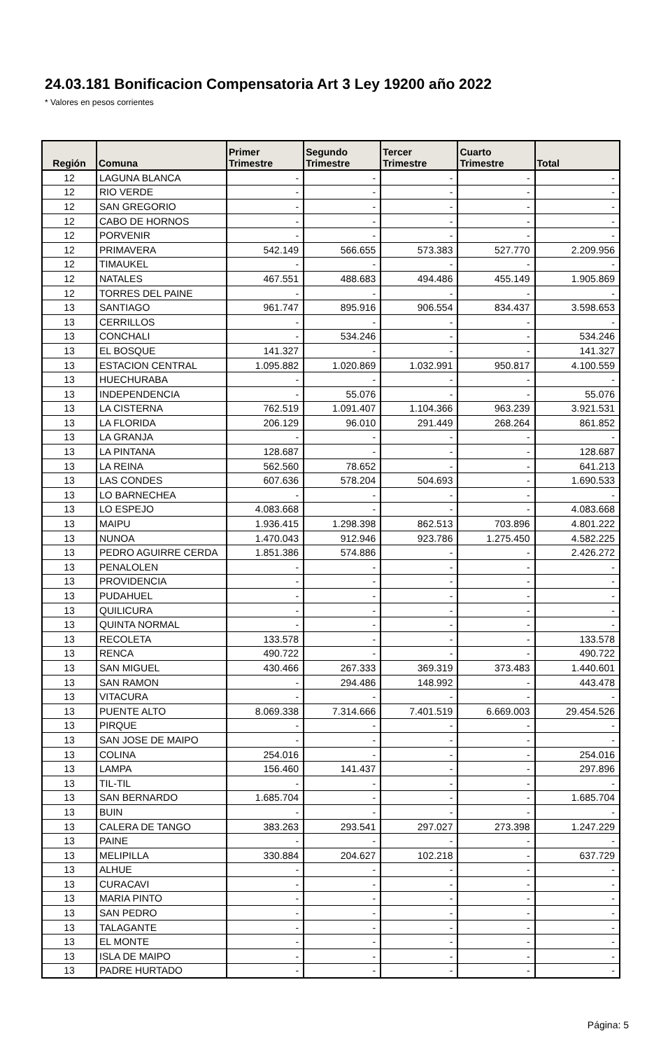24.03.181 Bonificacion Compensatoria Art 3 Ley 19200 año 2022
* Valores en pesos corrientes
| Región | Comuna | Primer Trimestre | Segundo Trimestre | Tercer Trimestre | Cuarto Trimestre | Total |
| --- | --- | --- | --- | --- | --- | --- |
| 12 | LAGUNA BLANCA | - | - | - | - | - |
| 12 | RIO VERDE | - | - | - | - | - |
| 12 | SAN GREGORIO | - | - | - | - | - |
| 12 | CABO DE HORNOS | - | - | - | - | - |
| 12 | PORVENIR | - | - | - | - | - |
| 12 | PRIMAVERA | 542.149 | 566.655 | 573.383 | 527.770 | 2.209.956 |
| 12 | TIMAUKEL | - | - | - | - | - |
| 12 | NATALES | 467.551 | 488.683 | 494.486 | 455.149 | 1.905.869 |
| 12 | TORRES DEL PAINE | - | - | - | - | - |
| 13 | SANTIAGO | 961.747 | 895.916 | 906.554 | 834.437 | 3.598.653 |
| 13 | CERRILLOS | - | - | - | - | - |
| 13 | CONCHALI | - | 534.246 | - | - | 534.246 |
| 13 | EL BOSQUE | 141.327 | - | - | - | 141.327 |
| 13 | ESTACION CENTRAL | 1.095.882 | 1.020.869 | 1.032.991 | 950.817 | 4.100.559 |
| 13 | HUECHURABA | - | - | - | - | - |
| 13 | INDEPENDENCIA | - | 55.076 | - | - | 55.076 |
| 13 | LA CISTERNA | 762.519 | 1.091.407 | 1.104.366 | 963.239 | 3.921.531 |
| 13 | LA FLORIDA | 206.129 | 96.010 | 291.449 | 268.264 | 861.852 |
| 13 | LA GRANJA | - | - | - | - | - |
| 13 | LA PINTANA | 128.687 | - | - | - | 128.687 |
| 13 | LA REINA | 562.560 | 78.652 | - | - | 641.213 |
| 13 | LAS CONDES | 607.636 | 578.204 | 504.693 | - | 1.690.533 |
| 13 | LO BARNECHEA | - | - | - | - | - |
| 13 | LO ESPEJO | 4.083.668 | - | - | - | 4.083.668 |
| 13 | MAIPU | 1.936.415 | 1.298.398 | 862.513 | 703.896 | 4.801.222 |
| 13 | NUNOA | 1.470.043 | 912.946 | 923.786 | 1.275.450 | 4.582.225 |
| 13 | PEDRO AGUIRRE CERDA | 1.851.386 | 574.886 | - | - | 2.426.272 |
| 13 | PENALOLEN | - | - | - | - | - |
| 13 | PROVIDENCIA | - | - | - | - | - |
| 13 | PUDAHUEL | - | - | - | - | - |
| 13 | QUILICURA | - | - | - | - | - |
| 13 | QUINTA NORMAL | - | - | - | - | - |
| 13 | RECOLETA | 133.578 | - | - | - | 133.578 |
| 13 | RENCA | 490.722 | - | - | - | 490.722 |
| 13 | SAN MIGUEL | 430.466 | 267.333 | 369.319 | 373.483 | 1.440.601 |
| 13 | SAN RAMON | - | 294.486 | 148.992 | - | 443.478 |
| 13 | VITACURA | - | - | - | - | - |
| 13 | PUENTE ALTO | 8.069.338 | 7.314.666 | 7.401.519 | 6.669.003 | 29.454.526 |
| 13 | PIRQUE | - | - | - | - | - |
| 13 | SAN JOSE DE MAIPO | - | - | - | - | - |
| 13 | COLINA | 254.016 | - | - | - | 254.016 |
| 13 | LAMPA | 156.460 | 141.437 | - | - | 297.896 |
| 13 | TIL-TIL | - | - | - | - | - |
| 13 | SAN BERNARDO | 1.685.704 | - | - | - | 1.685.704 |
| 13 | BUIN | - | - | - | - | - |
| 13 | CALERA DE TANGO | 383.263 | 293.541 | 297.027 | 273.398 | 1.247.229 |
| 13 | PAINE | - | - | - | - | - |
| 13 | MELIPILLA | 330.884 | 204.627 | 102.218 | - | 637.729 |
| 13 | ALHUE | - | - | - | - | - |
| 13 | CURACAVI | - | - | - | - | - |
| 13 | MARIA PINTO | - | - | - | - | - |
| 13 | SAN PEDRO | - | - | - | - | - |
| 13 | TALAGANTE | - | - | - | - | - |
| 13 | EL MONTE | - | - | - | - | - |
| 13 | ISLA DE MAIPO | - | - | - | - | - |
| 13 | PADRE HURTADO | - | - | - | - | - |
Página: 5